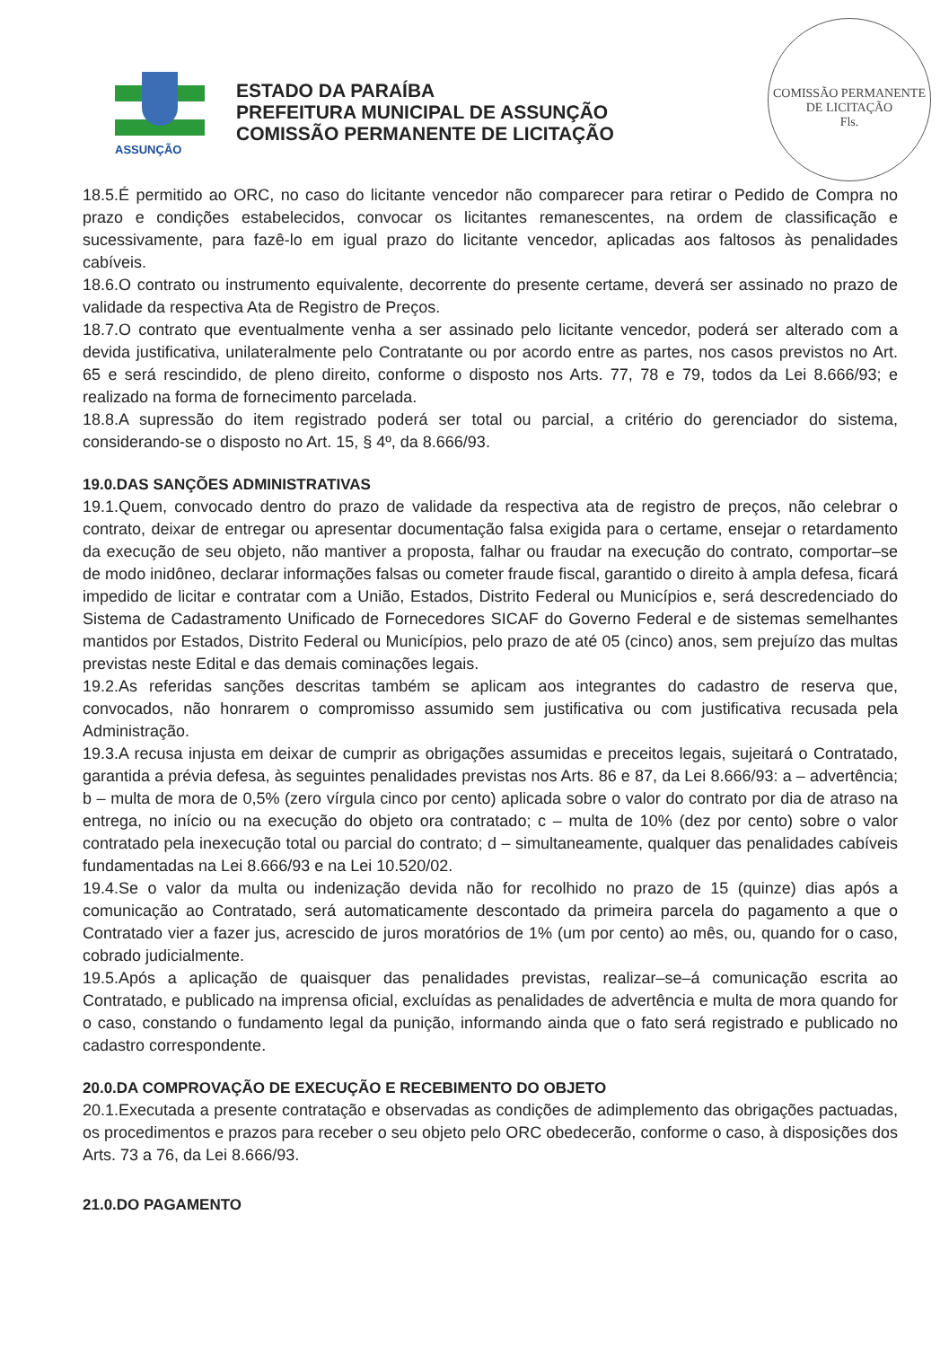ASSUNÇÃO
ESTADO DA PARAÍBA
PREFEITURA MUNICIPAL DE ASSUNÇÃO
COMISSÃO PERMANENTE DE LICITAÇÃO
COMISSÃO PERMANENTE DE LICITAÇÃO
Fls.
18.5.É permitido ao ORC, no caso do licitante vencedor não comparecer para retirar o Pedido de Compra no prazo e condições estabelecidos, convocar os licitantes remanescentes, na ordem de classificação e sucessivamente, para fazê-lo em igual prazo do licitante vencedor, aplicadas aos faltosos às penalidades cabíveis.
18.6.O contrato ou instrumento equivalente, decorrente do presente certame, deverá ser assinado no prazo de validade da respectiva Ata de Registro de Preços.
18.7.O contrato que eventualmente venha a ser assinado pelo licitante vencedor, poderá ser alterado com a devida justificativa, unilateralmente pelo Contratante ou por acordo entre as partes, nos casos previstos no Art. 65 e será rescindido, de pleno direito, conforme o disposto nos Arts. 77, 78 e 79, todos da Lei 8.666/93; e realizado na forma de fornecimento parcelada.
18.8.A supressão do item registrado poderá ser total ou parcial, a critério do gerenciador do sistema, considerando-se o disposto no Art. 15, § 4º, da 8.666/93.
19.0.DAS SANÇÕES ADMINISTRATIVAS
19.1.Quem, convocado dentro do prazo de validade da respectiva ata de registro de preços, não celebrar o contrato, deixar de entregar ou apresentar documentação falsa exigida para o certame, ensejar o retardamento da execução de seu objeto, não mantiver a proposta, falhar ou fraudar na execução do contrato, comportar–se de modo inidôneo, declarar informações falsas ou cometer fraude fiscal, garantido o direito à ampla defesa, ficará impedido de licitar e contratar com a União, Estados, Distrito Federal ou Municípios e, será descredenciado do Sistema de Cadastramento Unificado de Fornecedores SICAF do Governo Federal e de sistemas semelhantes mantidos por Estados, Distrito Federal ou Municípios, pelo prazo de até 05 (cinco) anos, sem prejuízo das multas previstas neste Edital e das demais cominações legais.
19.2.As referidas sanções descritas também se aplicam aos integrantes do cadastro de reserva que, convocados, não honrarem o compromisso assumido sem justificativa ou com justificativa recusada pela Administração.
19.3.A recusa injusta em deixar de cumprir as obrigações assumidas e preceitos legais, sujeitará o Contratado, garantida a prévia defesa, às seguintes penalidades previstas nos Arts. 86 e 87, da Lei 8.666/93: a – advertência; b – multa de mora de 0,5% (zero vírgula cinco por cento) aplicada sobre o valor do contrato por dia de atraso na entrega, no início ou na execução do objeto ora contratado; c – multa de 10% (dez por cento) sobre o valor contratado pela inexecução total ou parcial do contrato; d – simultaneamente, qualquer das penalidades cabíveis fundamentadas na Lei 8.666/93 e na Lei 10.520/02.
19.4.Se o valor da multa ou indenização devida não for recolhido no prazo de 15 (quinze) dias após a comunicação ao Contratado, será automaticamente descontado da primeira parcela do pagamento a que o Contratado vier a fazer jus, acrescido de juros moratórios de 1% (um por cento) ao mês, ou, quando for o caso, cobrado judicialmente.
19.5.Após a aplicação de quaisquer das penalidades previstas, realizar–se–á comunicação escrita ao Contratado, e publicado na imprensa oficial, excluídas as penalidades de advertência e multa de mora quando for o caso, constando o fundamento legal da punição, informando ainda que o fato será registrado e publicado no cadastro correspondente.
20.0.DA COMPROVAÇÃO DE EXECUÇÃO E RECEBIMENTO DO OBJETO
20.1.Executada a presente contratação e observadas as condições de adimplemento das obrigações pactuadas, os procedimentos e prazos para receber o seu objeto pelo ORC obedecerão, conforme o caso, à disposições dos Arts. 73 a 76, da Lei 8.666/93.
21.0.DO PAGAMENTO